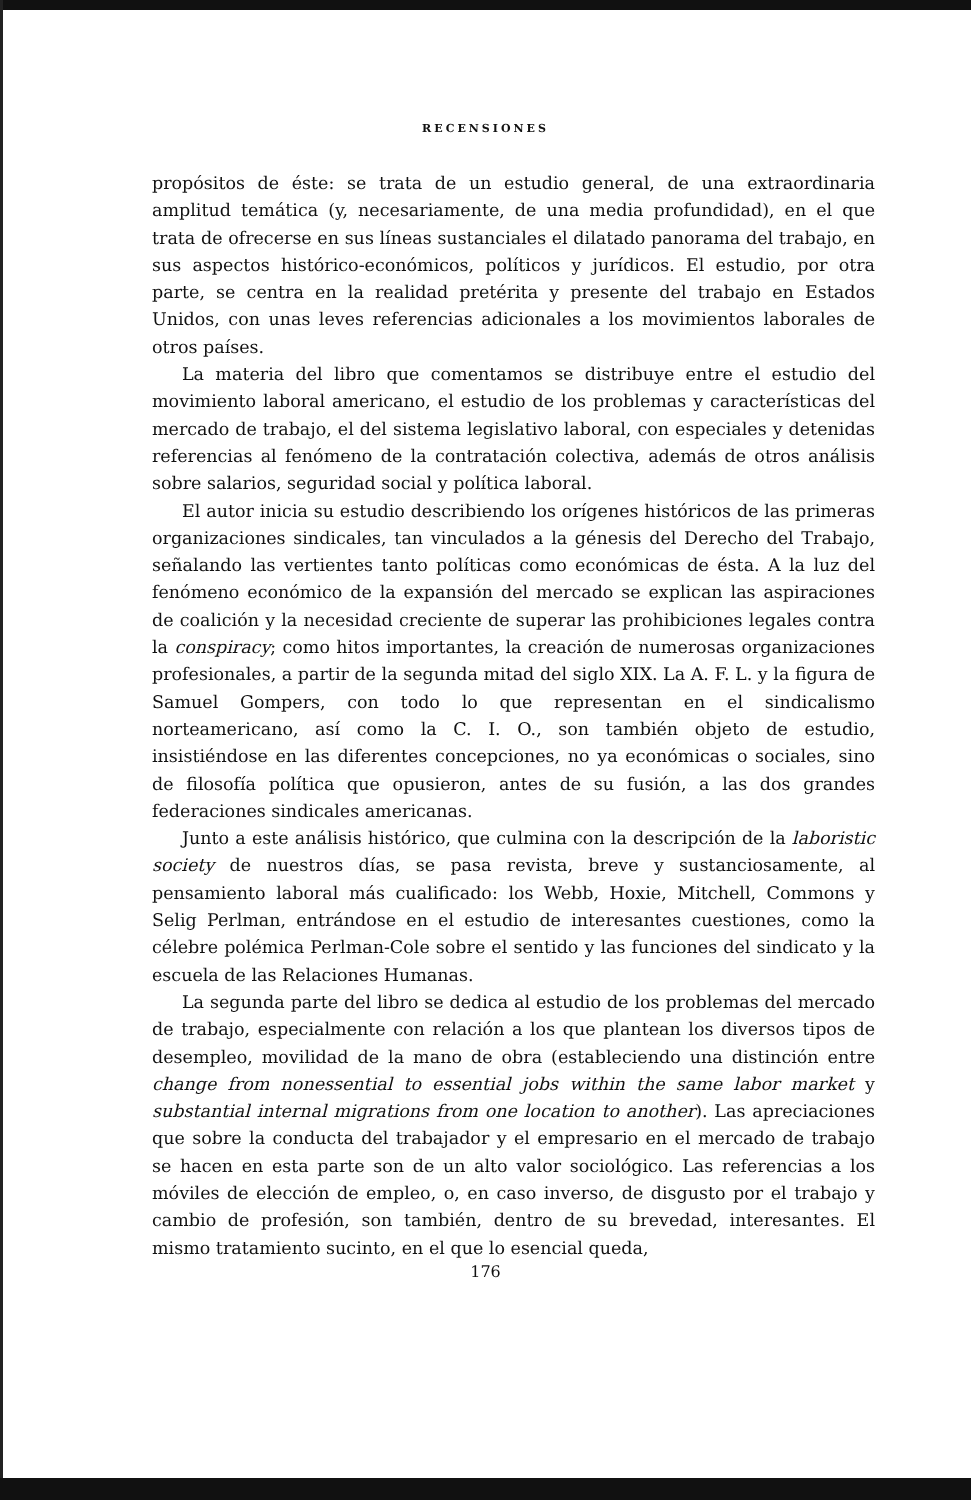RECENSIONES
propósitos de éste: se trata de un estudio general, de una extraordinaria amplitud temática (y, necesariamente, de una media profundidad), en el que trata de ofrecerse en sus líneas sustanciales el dilatado panorama del trabajo, en sus aspectos histórico-económicos, políticos y jurídicos. El estudio, por otra parte, se centra en la realidad pretérita y presente del trabajo en Estados Unidos, con unas leves referencias adicionales a los movimientos laborales de otros países.
La materia del libro que comentamos se distribuye entre el estudio del movimiento laboral americano, el estudio de los problemas y características del mercado de trabajo, el del sistema legislativo laboral, con especiales y detenidas referencias al fenómeno de la contratación colectiva, además de otros análisis sobre salarios, seguridad social y política laboral.
El autor inicia su estudio describiendo los orígenes históricos de las primeras organizaciones sindicales, tan vinculados a la génesis del Derecho del Trabajo, señalando las vertientes tanto políticas como económicas de ésta. A la luz del fenómeno económico de la expansión del mercado se explican las aspiraciones de coalición y la necesidad creciente de superar las prohibiciones legales contra la conspiracy; como hitos importantes, la creación de numerosas organizaciones profesionales, a partir de la segunda mitad del siglo XIX. La A. F. L. y la figura de Samuel Gompers, con todo lo que representan en el sindicalismo norteamericano, así como la C. I. O., son también objeto de estudio, insistiéndose en las diferentes concepciones, no ya económicas o sociales, sino de filosofía política que opusieron, antes de su fusión, a las dos grandes federaciones sindicales americanas.
Junto a este análisis histórico, que culmina con la descripción de la laboristic society de nuestros días, se pasa revista, breve y sustanciosamente, al pensamiento laboral más cualificado: los Webb, Hoxie, Mitchell, Commons y Selig Perlman, entrándose en el estudio de interesantes cuestiones, como la célebre polémica Perlman-Cole sobre el sentido y las funciones del sindicato y la escuela de las Relaciones Humanas.
La segunda parte del libro se dedica al estudio de los problemas del mercado de trabajo, especialmente con relación a los que plantean los diversos tipos de desempleo, movilidad de la mano de obra (estableciendo una distinción entre change from nonessential to essential jobs within the same labor market y substantial internal migrations from one location to another). Las apreciaciones que sobre la conducta del trabajador y el empresario en el mercado de trabajo se hacen en esta parte son de un alto valor sociológico. Las referencias a los móviles de elección de empleo, o, en caso inverso, de disgusto por el trabajo y cambio de profesión, son también, dentro de su brevedad, interesantes. El mismo tratamiento sucinto, en el que lo esencial queda,
176